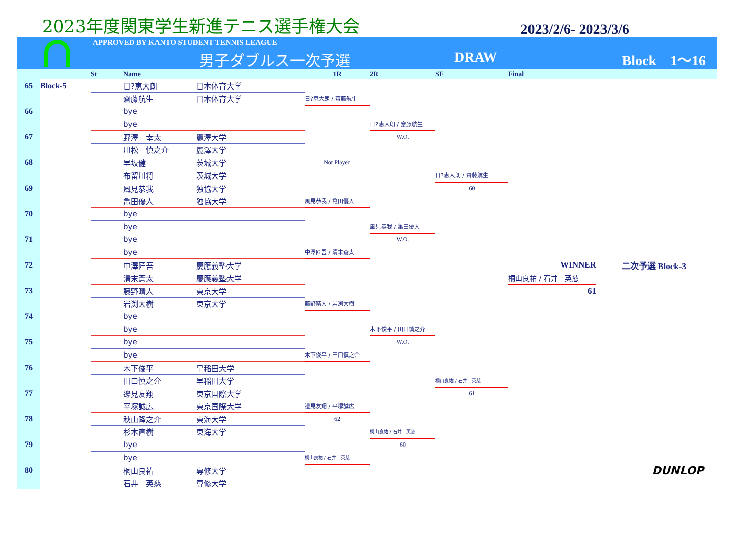2023年度関東学生新進テニス選手権大会
2023/2/6- 2023/3/6
APPROVED BY KANTO STUDENT TENNIS LEAGUE
男子ダブルス一次予選 DRAW Block　1〜16
| | | St | Name | | 1R | 2R | SF | Final | |
| --- | --- | --- | --- | --- | --- | --- | --- | --- | --- |
| 65 | Block-5 | | 日?恵大朗 | 日本体育大学 | | | | | |
| | | | 齋藤航生 | 日本体育大学 | 日?恵大朗 / 齋藤航生 | | | | |
| 66 | | | bye | | | | | | |
| | | | bye | | | 日?恵大朗 / 齋藤航生 | | | |
| 67 | | | 野澤 幸太 | 麗澤大学 | | W.O. | | | |
| | | | 川松 慎之介 | 麗澤大学 | | | | | |
| 68 | | | 早坂健 | 茨城大学 | Not Played | | | | |
| | | | 布留川将 | 茨城大学 | | | 日?恵大朗 / 齋藤航生 | | |
| 69 | | | 風見恭我 | 独協大学 | | | 60 | | |
| | | | 亀田優人 | 独協大学 | 風見恭我 / 亀田優人 | | | | |
| 70 | | | bye | | | | | | |
| | | | bye | | | 風見恭我 / 亀田優人 | | | |
| 71 | | | bye | | | W.O. | | | |
| | | | bye | | 中澤匠吾 / 清末蒼太 | | | | |
| 72 | | | 中澤匠吾 | 慶應義塾大学 | | | | WINNER | 二次予選 Block-3 |
| | | | 清末蒼太 | 慶應義塾大学 | | | | 桐山良祐 / 石井 英慈 | |
| 73 | | | 藤野晴人 | 東京大学 | | | | 61 | |
| | | | 岩渕大樹 | 東京大学 | 藤野晴人 / 岩渕大樹 | | | | |
| 74 | | | bye | | | | | | |
| | | | bye | | | 木下俊平 / 田口慎之介 | | | |
| 75 | | | bye | | | W.O. | | | |
| | | | bye | | 木下俊平 / 田口慎之介 | | | | |
| 76 | | | 木下俊平 | 早稲田大学 | | | | | |
| | | | 田口慎之介 | 早稲田大学 | | | 桐山良祐 / 石井 英慈 | | |
| 77 | | | 邊見友翔 | 東京国際大学 | | | 61 | | |
| | | | 平塚誠広 | 東京国際大学 | 邊見友翔 / 平塚誠広 | | | | |
| 78 | | | 秋山隆之介 | 東海大学 | 62 | | | | |
| | | | 杉本直樹 | 東海大学 | | 桐山良祐 / 石井 英慈 | | | |
| 79 | | | bye | | | 60 | | | |
| | | | bye | | 桐山良祐 / 石井 英慈 | | | | |
| 80 | | | 桐山良祐 | 専修大学 | | | | | DUNLOP |
| | | | 石井 英慈 | 専修大学 | | | | | |